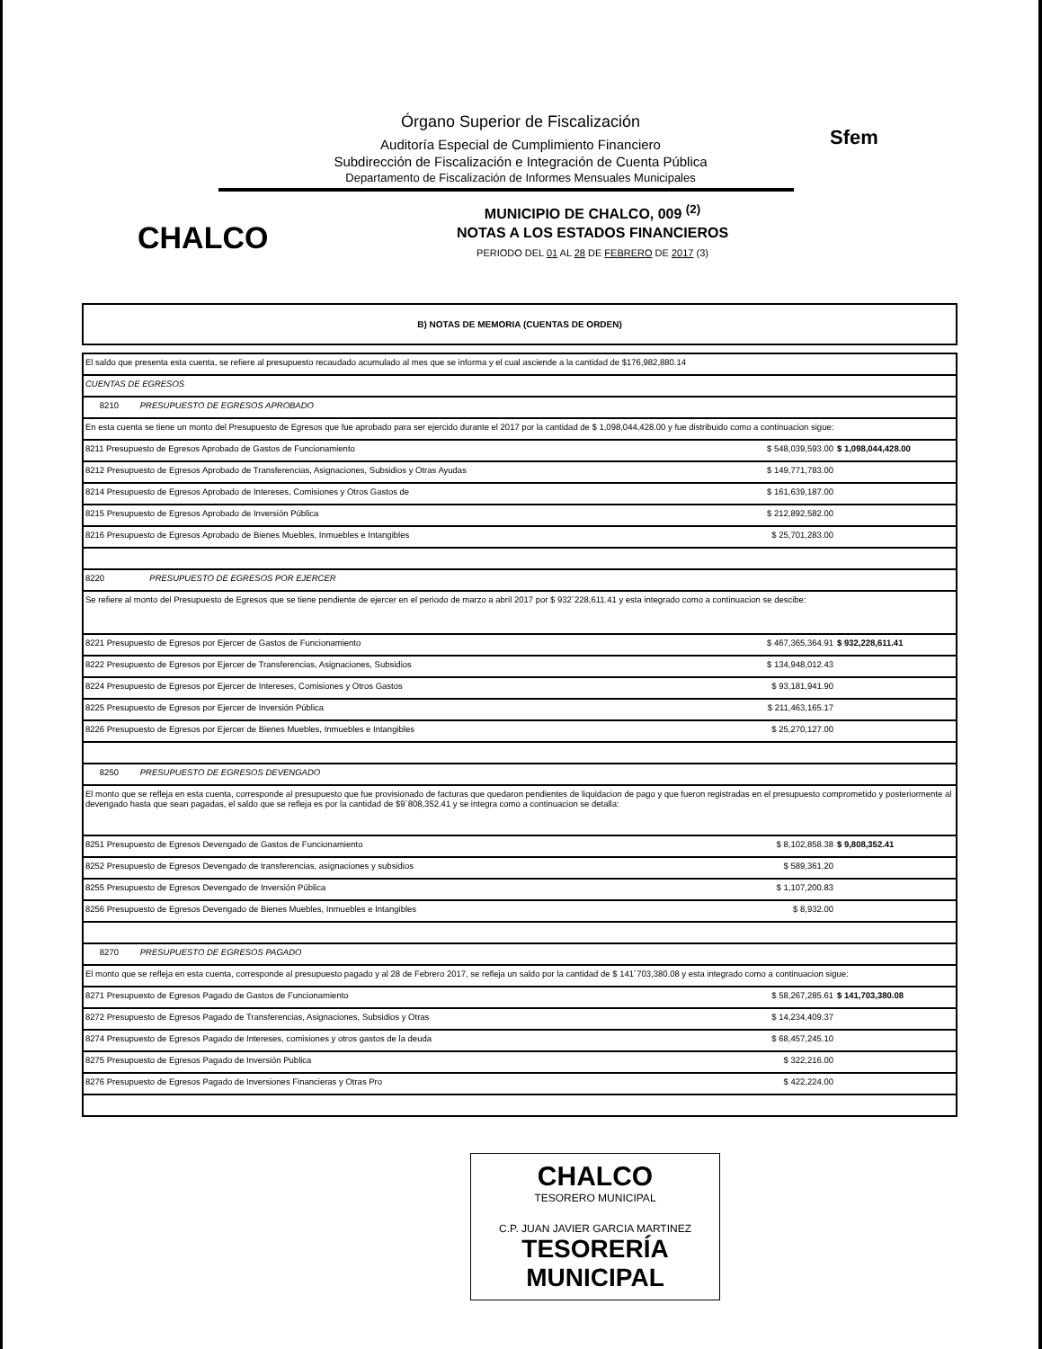Sfem
Órgano Superior de Fiscalización
Auditoría Especial de Cumplimiento Financiero
Subdirección de Fiscalización e Integración de Cuenta Pública
Departamento de Fiscalización de Informes Mensuales Municipales
CHALCO
MUNICIPIO DE CHALCO, 009 <sup>(2)</sup>
NOTAS A LOS ESTADOS FINANCIEROS
PERIODO DEL 01 AL 28 DE FEBRERO DE 2017 (3)
B) NOTAS DE MEMORIA (CUENTAS DE ORDEN)
| El saldo que presenta esta cuenta, se refiere al presupuesto recaudado acumulado al mes que se informa y el cual asciende a la cantidad de $176,982,880.14 | | |
| CUENTAS DE EGRESOS | | |
| 8210 PRESUPUESTO DE EGRESOS APROBADO | | |
| En esta cuenta se tiene un monto del Presupuesto de Egresos que fue aprobado para ser ejercido durante el 2017 por la cantidad de $ 1,098,044,428.00 y fue distribuido como a continuacion sigue: | | |
| 8211 Presupuesto de Egresos Aprobado de Gastos de Funcionamiento | $ 548,039,593.00 | $ 1,098,044,428.00 |
| 8212 Presupuesto de Egresos Aprobado de Transferencias, Asignaciones, Subsidios y Otras Ayudas | $ 149,771,783.00 | |
| 8214 Presupuesto de Egresos Aprobado de Intereses, Comisiones y Otros Gastos de | $ 161,639,187.00 | |
| 8215 Presupuesto de Egresos Aprobado de Inversión Pública | $ 212,892,582.00 | |
| 8216 Presupuesto de Egresos Aprobado de Bienes Muebles, Inmuebles e Intangibles | $ 25,701,283.00 | |
| 8220 PRESUPUESTO DE EGRESOS POR EJERCER | | |
| Se refiere al monto del Presupuesto de Egresos que se tiene pendiente de ejercer en el periodo de marzo a abril 2017 por $ 932´228,611.41 y esta integrado como a continuacion se descibe: | | |
| 8221 Presupuesto de Egresos por Ejercer de Gastos de Funcionamiento | $ 467,365,364.91 | $ 932,228,611.41 |
| 8222 Presupuesto de Egresos por Ejercer de Transferencias, Asignaciones, Subsidios | $ 134,948,012.43 | |
| 8224 Presupuesto de Egresos por Ejercer de Intereses, Comisiones y Otros Gastos | $ 93,181,941.90 | |
| 8225 Presupuesto de Egresos por Ejercer de Inversión Pública | $ 211,463,165.17 | |
| 8226 Presupuesto de Egresos por Ejercer de Bienes Muebles, Inmuebles e Intangibles | $ 25,270,127.00 | |
| 8250 PRESUPUESTO DE EGRESOS DEVENGADO | | |
| El monto que se refleja en esta cuenta, corresponde al presupuesto que fue provisionado de facturas que quedaron pendientes de liquidacion de pago y que fueron registradas en el presupuesto comprometido y posteriormente al devengado hasta que sean pagadas, el saldo que se refleja es por la cantidad de $9´808,352.41 y se integra como a continuacion se detalla: | | |
| 8251 Presupuesto de Egresos Devengado de Gastos de Funcionamiento | $ 8,102,858.38 | $ 9,808,352.41 |
| 8252 Presupuesto de Egresos Devengado de transferencias, asignaciones y subsidios | $ 589,361.20 | |
| 8255 Presupuesto de Egresos Devengado de Inversión Pública | $ 1,107,200.83 | |
| 8256 Presupuesto de Egresos Devengado de Bienes Muebles, Inmuebles e Intangibles | $ 8,932.00 | |
| 8270 PRESUPUESTO DE EGRESOS PAGADO | | |
| El monto que se refleja en esta cuenta, corresponde al presupuesto pagado y al 28 de Febrero 2017, se refleja un saldo por la cantidad de $ 141´703,380.08 y esta integrado como a continuacion sigue: | | |
| 8271 Presupuesto de Egresos Pagado de Gastos de Funcionamiento | $ 58,267,285.61 | $ 141,703,380.08 |
| 8272 Presupuesto de Egresos Pagado de Transferencias, Asignaciones, Subsidios y Otras | $ 14,234,409.37 | |
| 8274 Presupuesto de Egresos Pagado de Intereses, comisiones y otros gastos de la deuda | $ 68,457,245.10 | |
| 8275 Presupuesto de Egresos Pagado de Inversión Publica | $ 322,216.00 | |
| 8276 Presupuesto de Egresos Pagado de Inversiones Financieras y Otras Pro | $ 422,224.00 | |
CHALCO
TESORERO MUNICIPAL
C.P. JUAN JAVIER GARCIA MARTINEZ
TESORERÍA MUNICIPAL